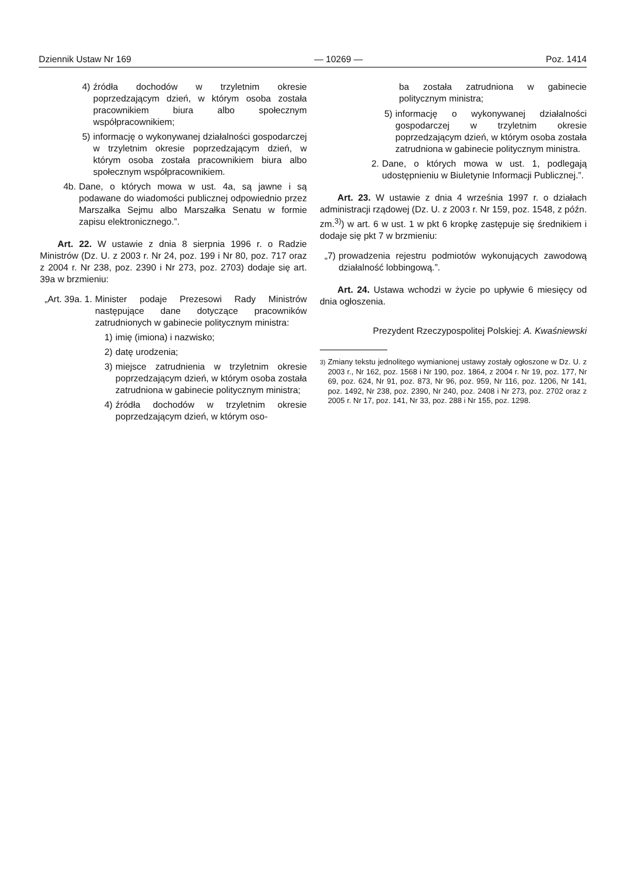Dziennik Ustaw Nr 169 — 10269 — Poz. 1414
4) źródła dochodów w trzyletnim okresie poprzedzającym dzień, w którym osoba została pracownikiem biura albo społecznym współpracownikiem;
5) informację o wykonywanej działalności gospodarczej w trzyletnim okresie poprzedzającym dzień, w którym osoba została pracownikiem biura albo społecznym współpracownikiem.
4b. Dane, o których mowa w ust. 4a, są jawne i są podawane do wiadomości publicznej odpowiednio przez Marszałka Sejmu albo Marszałka Senatu w formie zapisu elektronicznego.”.
Art. 22. W ustawie z dnia 8 sierpnia 1996 r. o Radzie Ministrów (Dz. U. z 2003 r. Nr 24, poz. 199 i Nr 80, poz. 717 oraz z 2004 r. Nr 238, poz. 2390 i Nr 273, poz. 2703) dodaje się art. 39a w brzmieniu:
„Art. 39a. 1. Minister podaje Prezesowi Rady Ministrów następujące dane dotyczące pracowników zatrudnionych w gabinecie politycznym ministra:
1) imię (imiona) i nazwisko;
2) datę urodzenia;
3) miejsce zatrudnienia w trzyletnim okresie poprzedzającym dzień, w którym osoba została zatrudniona w gabinecie politycznym ministra;
4) źródła dochodów w trzyletnim okresie poprzedzającym dzień, w którym oso-
ba została zatrudniona w gabinecie politycznym ministra;
5) informację o wykonywanej działalności gospodarczej w trzyletnim okresie poprzedzającym dzień, w którym osoba została zatrudniona w gabinecie politycznym ministra.
2. Dane, o których mowa w ust. 1, podlegają udostępnieniu w Biuletynie Informacji Publicznej.”.
Art. 23. W ustawie z dnia 4 września 1997 r. o działach administracji rządowej (Dz. U. z 2003 r. Nr 159, poz. 1548, z późn. zm.<sup>3)</sup>) w art. 6 w ust. 1 w pkt 6 kropkę zastępuje się średnikiem i dodaje się pkt 7 w brzmieniu:
„7) prowadzenia rejestru podmiotów wykonujących zawodową działalność lobbingową.”.
Art. 24. Ustawa wchodzi w życie po upływie 6 miesięcy od dnia ogłoszenia.
Prezydent Rzeczypospolitej Polskiej: A. Kwaśniewski
<sup>3)</sup> Zmiany tekstu jednolitego wymianionej ustawy zostały ogłoszone w Dz. U. z 2003 r., Nr 162, poz. 1568 i Nr 190, poz. 1864, z 2004 r. Nr 19, poz. 177, Nr 69, poz. 624, Nr 91, poz. 873, Nr 96, poz. 959, Nr 116, poz. 1206, Nr 141, poz. 1492, Nr 238, poz. 2390, Nr 240, poz. 2408 i Nr 273, poz. 2702 oraz z 2005 r. Nr 17, poz. 141, Nr 33, poz. 288 i Nr 155, poz. 1298.